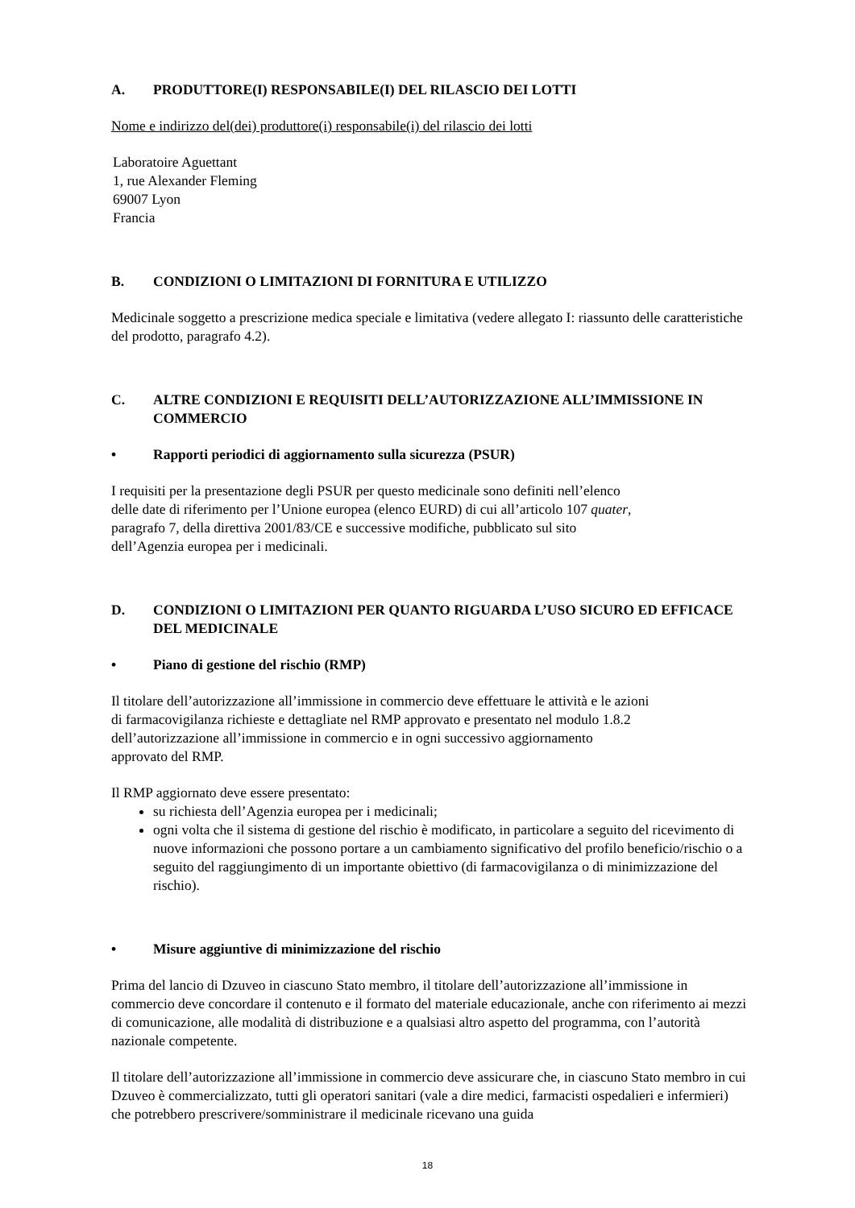A. PRODUTTORE(I) RESPONSABILE(I) DEL RILASCIO DEI LOTTI
Nome e indirizzo del(dei) produttore(i) responsabile(i) del rilascio dei lotti
Laboratoire Aguettant
1, rue Alexander Fleming
69007 Lyon
Francia
B. CONDIZIONI O LIMITAZIONI DI FORNITURA E UTILIZZO
Medicinale soggetto a prescrizione medica speciale e limitativa (vedere allegato I: riassunto delle caratteristiche del prodotto, paragrafo 4.2).
C. ALTRE CONDIZIONI E REQUISITI DELL’AUTORIZZAZIONE ALL’IMMISSIONE IN COMMERCIO
• Rapporti periodici di aggiornamento sulla sicurezza (PSUR)
I requisiti per la presentazione degli PSUR per questo medicinale sono definiti nell’elenco
delle date di riferimento per l’Unione europea (elenco EURD) di cui all’articolo 107 quater,
paragrafo 7, della direttiva 2001/83/CE e successive modifiche, pubblicato sul sito
dell’Agenzia europea per i medicinali.
D. CONDIZIONI O LIMITAZIONI PER QUANTO RIGUARDA L’USO SICURO ED EFFICACE DEL MEDICINALE
• Piano di gestione del rischio (RMP)
Il titolare dell’autorizzazione all’immissione in commercio deve effettuare le attività e le azioni
di farmacovigilanza richieste e dettagliate nel RMP approvato e presentato nel modulo 1.8.2
dell’autorizzazione all’immissione in commercio e in ogni successivo aggiornamento
approvato del RMP.
Il RMP aggiornato deve essere presentato:
su richiesta dell’Agenzia europea per i medicinali;
ogni volta che il sistema di gestione del rischio è modificato, in particolare a seguito del ricevimento di nuove informazioni che possono portare a un cambiamento significativo del profilo beneficio/rischio o a seguito del raggiungimento di un importante obiettivo (di farmacovigilanza o di minimizzazione del rischio).
• Misure aggiuntive di minimizzazione del rischio
Prima del lancio di Dzuveo in ciascuno Stato membro, il titolare dell’autorizzazione all’immissione in commercio deve concordare il contenuto e il formato del materiale educazionale, anche con riferimento ai mezzi di comunicazione, alle modalità di distribuzione e a qualsiasi altro aspetto del programma, con l’autorità nazionale competente.
Il titolare dell’autorizzazione all’immissione in commercio deve assicurare che, in ciascuno Stato membro in cui Dzuveo è commercializzato, tutti gli operatori sanitari (vale a dire medici, farmacisti ospedalieri e infermieri) che potrebbero prescrivere/somministrare il medicinale ricevano una guida
18